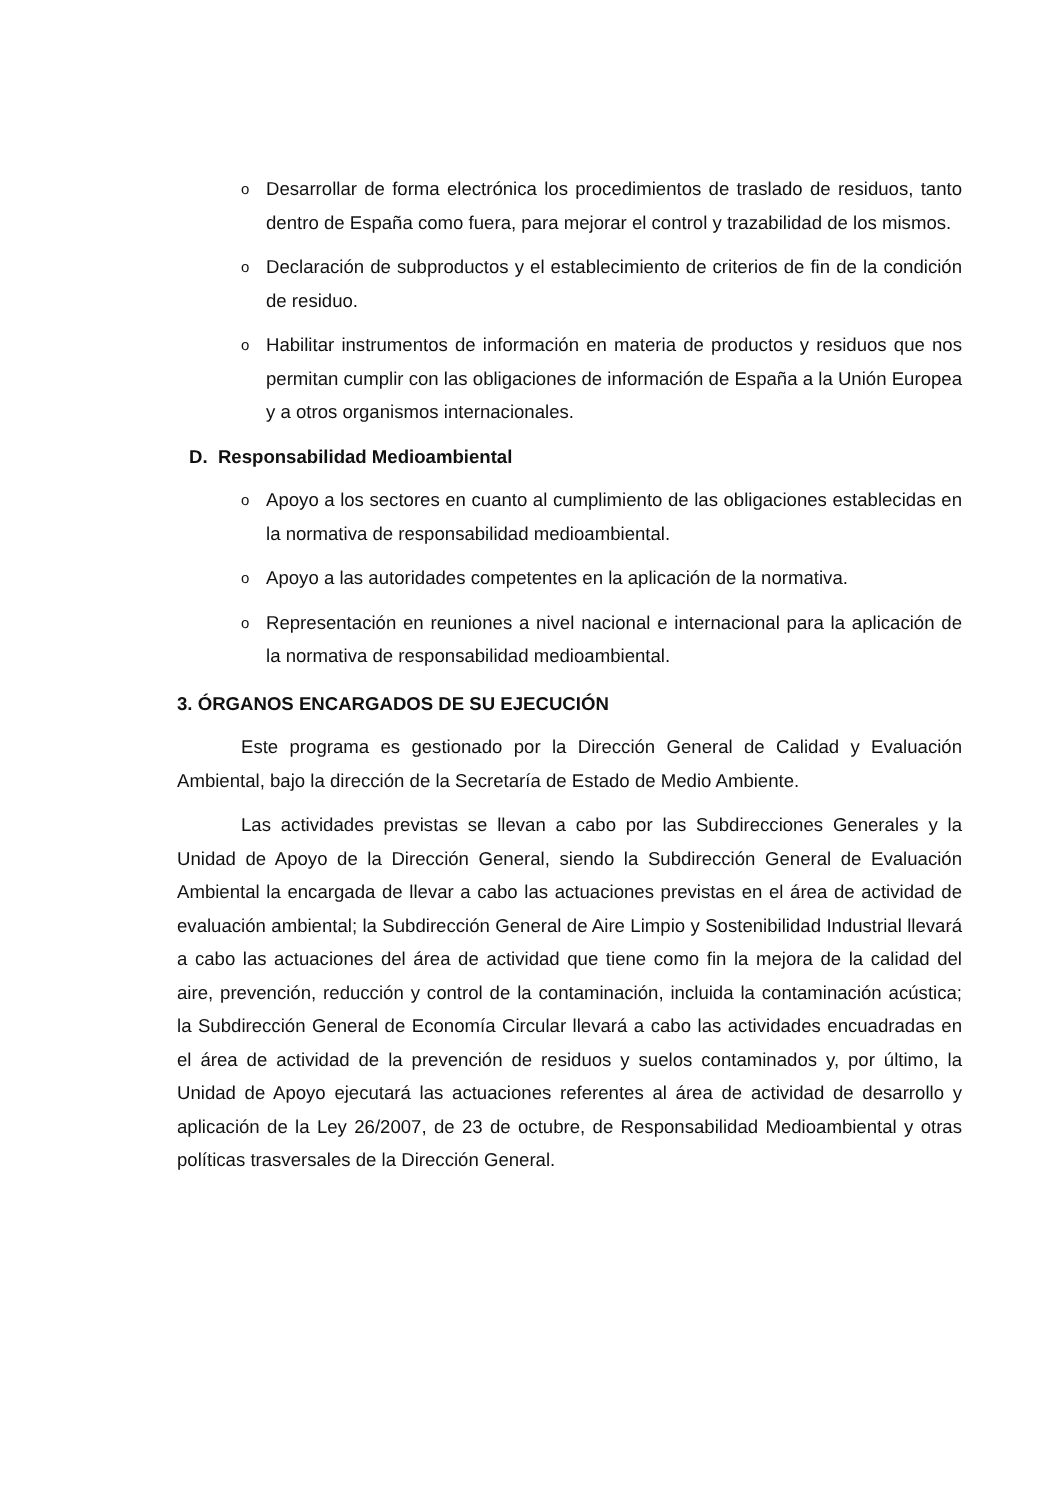o
Desarrollar de forma electrónica los procedimientos de traslado de residuos, tanto dentro de España como fuera, para mejorar el control y trazabilidad de los mismos.
o
Declaración de subproductos y el establecimiento de criterios de fin de la condición de residuo.
o
Habilitar instrumentos de información en materia de productos y residuos que nos permitan cumplir con las obligaciones de información de España a la Unión Europea y a otros organismos internacionales.
D. Responsabilidad Medioambiental
o
Apoyo a los sectores en cuanto al cumplimiento de las obligaciones establecidas en la normativa de responsabilidad medioambiental.
o
Apoyo a las autoridades competentes en la aplicación de la normativa.
o
Representación en reuniones a nivel nacional e internacional para la aplicación de la normativa de responsabilidad medioambiental.
3. ÓRGANOS ENCARGADOS DE SU EJECUCIÓN
Este programa es gestionado por la Dirección General de Calidad y Evaluación Ambiental, bajo la dirección de la Secretaría de Estado de Medio Ambiente.
Las actividades previstas se llevan a cabo por las Subdirecciones Generales y la Unidad de Apoyo de la Dirección General, siendo la Subdirección General de Evaluación Ambiental la encargada de llevar a cabo las actuaciones previstas en el área de actividad de evaluación ambiental; la Subdirección General de Aire Limpio y Sostenibilidad Industrial llevará a cabo las actuaciones del área de actividad que tiene como fin la mejora de la calidad del aire, prevención, reducción y control de la contaminación, incluida la contaminación acústica; la Subdirección General de Economía Circular llevará a cabo las actividades encuadradas en el área de actividad de la prevención de residuos y suelos contaminados y, por último, la Unidad de Apoyo ejecutará las actuaciones referentes al área de actividad de desarrollo y aplicación de la Ley 26/2007, de 23 de octubre, de Responsabilidad Medioambiental y otras políticas trasversales de la Dirección General.